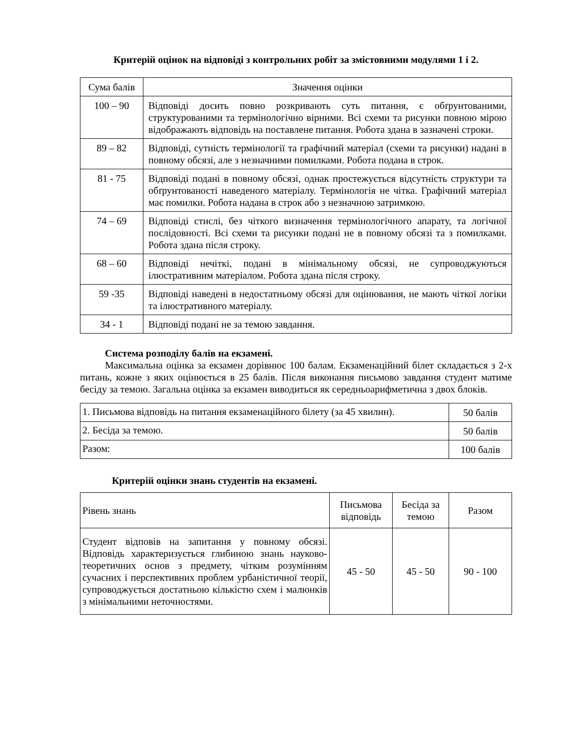Критерій оцінок на відповіді з контрольних робіт за змістовними модулями 1 і 2.
| Сума балів | Значення оцінки |
| --- | --- |
| 100 – 90 | Відповіді досить повно розкривають суть питання, є обґрунтованими, структурованими та термінологічно вірними. Всі схеми та рисунки повною мірою відображають відповідь на поставлене питання. Робота здана в зазначені строки. |
| 89 – 82 | Відповіді, сутність термінології та графічний матеріал (схеми та рисунки) надані в повному обсязі, але з незначними помилками. Робота подана в строк. |
| 81 - 75 | Відповіді подані в повному обсязі, однак простежується відсутність структури та обґрунтованості наведеного матеріалу. Термінологія не чітка. Графічний матеріал має помилки. Робота надана в строк або з незначною затримкою. |
| 74 – 69 | Відповіді стислі, без чіткого визначення термінологічного апарату, та логічної послідовності. Всі схеми та рисунки подані не в повному обсязі та з помилками. Робота здана після строку. |
| 68 – 60 | Відповіді нечіткі, подані в мінімальному обсязі, не супроводжуються ілюстративним матеріалом. Робота здана після строку. |
| 59 -35 | Відповіді наведені в недостатньому обсязі для оцінювання, не мають чіткої логіки та ілюстративного матеріалу. |
| 34 - 1 | Відповіді подані не за темою завдання. |
Система розподілу балів на екзамені.
Максимальна оцінка за екзамен дорівнює 100 балам. Екзаменаційний білет складається з 2-х питань, кожне з яких оцінюється в 25 балів. Після виконання письмово завдання студент матиме бесіду за темою. Загальна оцінка за екзамен виводиться як середньоарифметична з двох блоків.
| 1. Письмова відповідь на питання екзаменаційного білету (за 45 хвилин). | 50 балів |
| 2. Бесіда за темою. | 50 балів |
| Разом: | 100 балів |
Критерій оцінки знань студентів на екзамені.
| Рівень знань | Письмова відповідь | Бесіда за темою | Разом |
| Студент відповів на запитання у повному обсязі. Відповідь характеризується глибиною знань науково-теоретичних основ з предмету, чітким розумінням сучасних і перспективних проблем урбаністичної теорії, супроводжується достатньою кількістю схем і малюнків з мінімальними неточностями. | 45 - 50 | 45 - 50 | 90 - 100 |